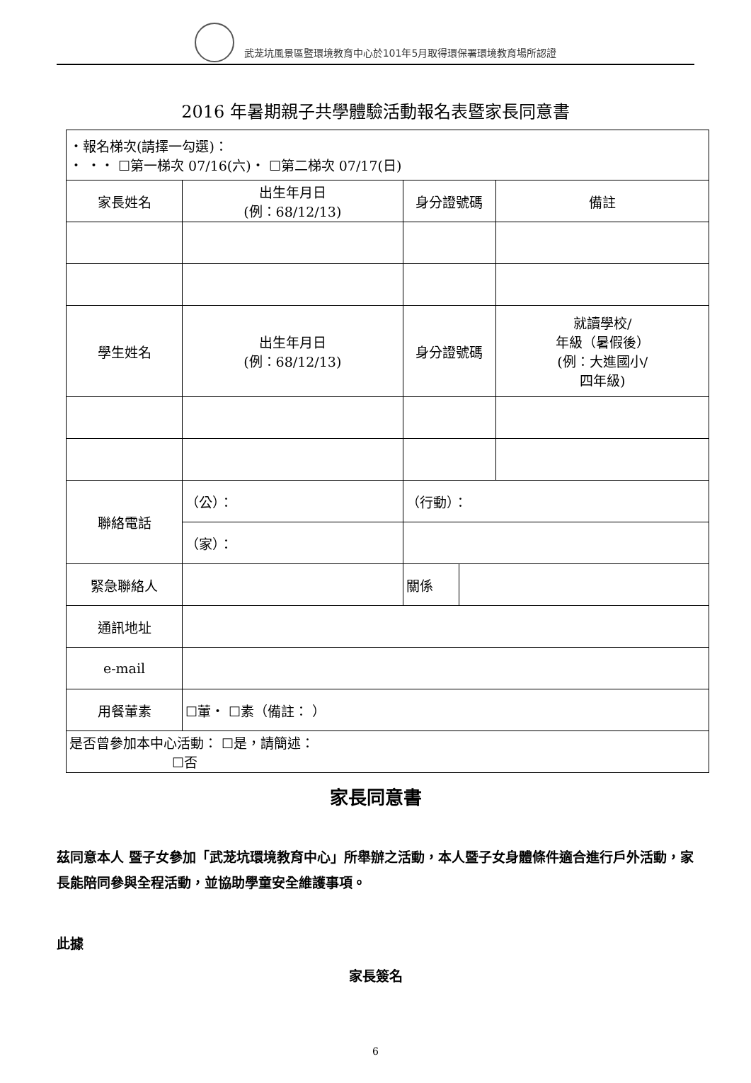武茏坑風景區暨環境教育中心於101年5月取得環保署環境教育場所認證
2016 年暑期親子共學體驗活動報名表暨家長同意書
| ・報名梯次(請擇一勾選)： ・ ・・ ☐第一梯次 07/16(六)・ ☐第二梯次 07/17(日) | | | | | |
| 家長姓名 | | 出生年月日 (例：68/12/13) | 身分證號碼 | | 備註 |
| 學生姓名 | | 出生年月日 (例：68/12/13) | 身分證號碼 | | 就讀學校/ 年級（暑假後） (例：大進國小/ 四年級) |
| 聯絡電話 | （公）： | | （行動）： | | |
| | （家）： | | | | |
| 緊急聯絡人 | | | 關係 | | |
| 通訊地址 | | | | | |
| e-mail | | | | | |
| 用餐葷素 | ☐葷・ ☐素（備註： ） | | | | |
| 是否曾參加本中心活動： ☐是，請簡述： ☐否 | | | | | |
家長同意書
茲同意本人 暨子女參加「武茏坑環境教育中心」所舉辦之活動，本人暨子女身體條件適合進行戶外活動，家長能陪同參與全程活動，並協助學童安全維護事項。
此據
家長簽名
6